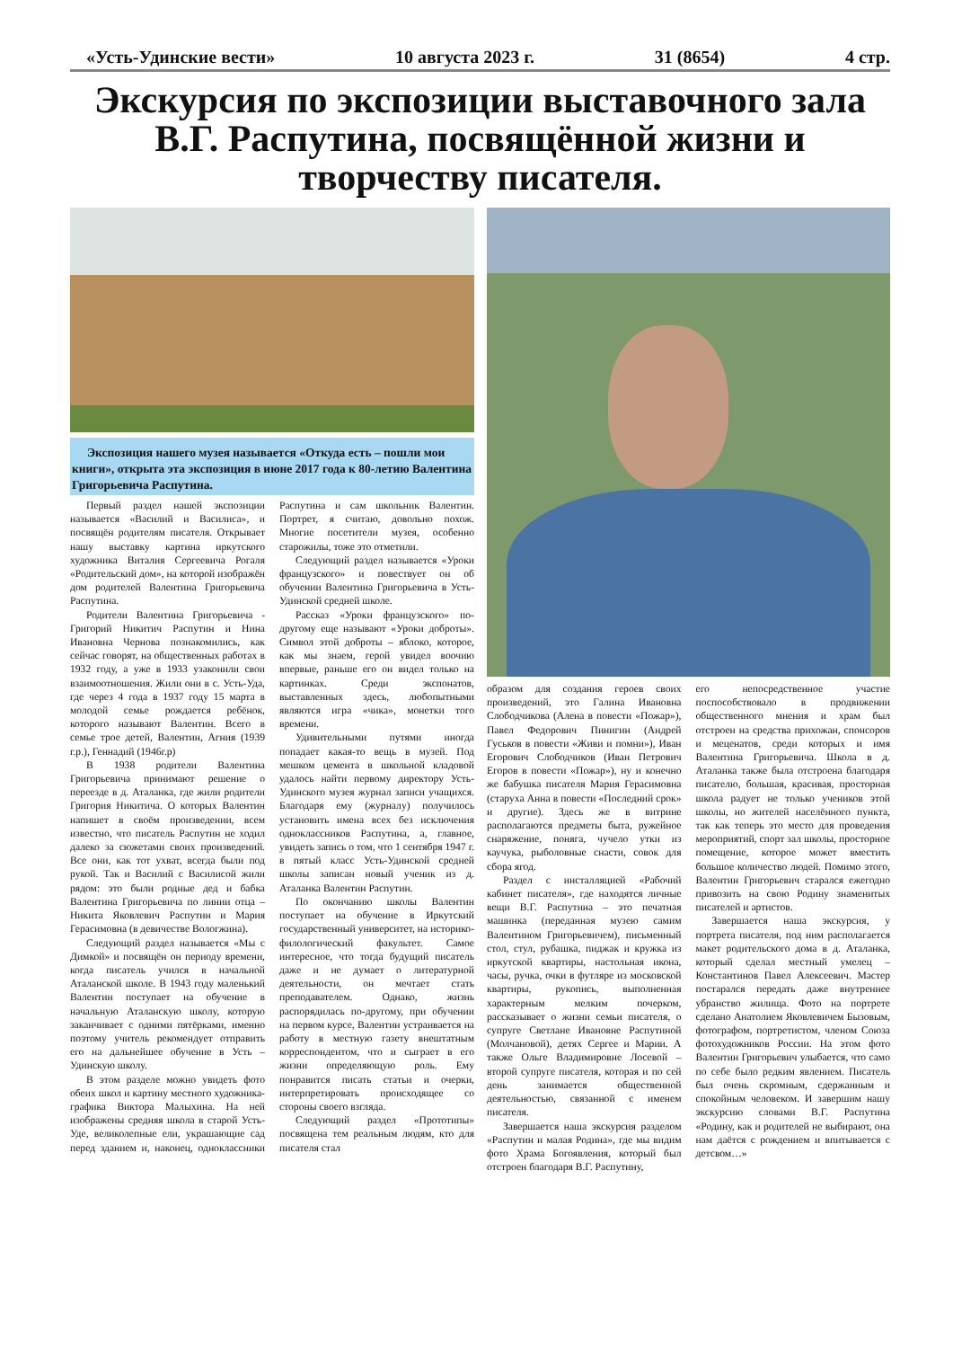«Усть-Удинские вести» 10 августа 2023 г. 31 (8654) 4 стр.
Экскурсия по экспозиции выставочного зала В.Г. Распутина, посвящённой жизни и творчеству писателя.
Экспозиция нашего музея называется «Откуда есть – пошли мои книги», открыта эта экспозиция в июне 2017 года к 80-летию Валентина Григорьевича Распутина.
Первый раздел нашей экспозиции называется «Василий и Василиса», и посвящён родителям писателя. Открывает нашу выставку картина иркутского художника Виталия Сергеевича Рогаля «Родительский дом», на которой изображён дом родителей Валентина Григорьевича Распутина.
Родители Валентина Григорьевича - Григорий Никитич Распутин и Нина Ивановна Чернова познакомились, как сейчас говорят, на общественных работах в 1932 году, а уже в 1933 узаконили свои взаимоотношения. Жили они в с. Усть-Уда, где через 4 года в 1937 году 15 марта в молодой семье рождается ребёнок, которого называют Валентин. Всего в семье трое детей, Валентин, Агния (1939 г.р.), Геннадий (1946г.р)
В 1938 родители Валентина Григорьевича принимают решение о переезде в д. Аталанка, где жили родители Григория Никитича. О которых Валентин напишет в своём произведении, всем известно, что писатель Распутин не ходил далеко за сюжетами своих произведений. Все они, как тот ухват, всегда были под рукой. Так и Василий с Василисой жили рядом: это были родные дед и бабка Валентина Григорьевича по линии отца – Никита Яковлевич Распутин и Мария Герасимовна (в девичестве Вологжина).
Следующий раздел называется «Мы с Димкой» и посвящён он периоду времени, когда писатель учился в начальной Аталанской школе. В 1943 году маленький Валентин поступает на обучение в начальную Аталанскую школу, которую заканчивает с одними пятёрками, именно поэтому учитель рекомендует отправить его на дальнейшее обучение в Усть – Удинскую школу.
В этом разделе можно увидеть фото обеих школ и картину местного художника-графика Виктора Малыхина. На ней изображены средняя школа в старой Усть-Уде, великолепные ели, украшающие сад перед зданием и, наконец, одноклассники Распутина и сам школьник Валентин. Портрет, я считаю, довольно похож. Многие посетители музея, особенно старожилы, тоже это отметили.
Следующий раздел называется «Уроки французского» и повествует он об обучении Валентина Григорьевича в Усть- Удинской средней школе.
Рассказ «Уроки французского» по-другому еще называют «Уроки доброты». Символ этой доброты – яблоко, которое, как мы знаем, герой увидел воочию впервые, раньше его он видел только на картинках. Среди экспонатов, выставленных здесь, любопытными являются игра «чика», монетки того времени.
Удивительными путями иногда попадает какая-то вещь в музей. Под мешком цемента в школьной кладовой удалось найти первому директору Усть-Удинского музея журнал записи учащихся. Благодаря ему (журналу) получилось установить имена всех без исключения одноклассников Распутина, а, главное, увидеть запись о том, что 1 сентября 1947 г. в пятый класс Усть-Удинской средней школы записан новый ученик из д. Аталанка Валентин Распутин.
По окончанию школы Валентин поступает на обучение в Иркутский государственный университет, на историко-филологический факультет. Самое интересное, что тогда будущий писатель даже и не думает о литературной деятельности, он мечтает стать преподавателем. Однако, жизнь распорядилась по-другому, при обучении на первом курсе, Валентин устраивается на работу в местную газету внештатным корреспондентом, что и сыграет в его жизни определяющую роль. Ему понравится писать статьи и очерки, интерпретировать происходящее со стороны своего взгляда.
Следующий раздел «Прототипы» посвящена тем реальным людям, кто для писателя стал
образом для создания героев своих произведений, это Галина Ивановна Слободчикова (Алена в повести «Пожар»), Павел Федорович Пинигин (Андрей Гуськов в повести «Живи и помни»), Иван Егорович Слободчиков (Иван Петрович Егоров в повести «Пожар»), ну и конечно же бабушка писателя Мария Герасимовна (старуха Анна в повести «Последний срок» и другие). Здесь же в витрине располагаются предметы быта, ружейное снаряжение, поняга, чучело утки из каучука, рыболовные снасти, совок для сбора ягод.
Раздел с инсталляцией «Рабочий кабинет писателя», где находятся личные вещи В.Г. Распутина – это печатная машинка (переданная музею самим Валентином Григорьевичем), письменный стол, стул, рубашка, пиджак и кружка из иркутской квартиры, настольная икона, часы, ручка, очки в футляре из московской квартиры, рукопись, выполненная характерным мелким почерком, рассказывает о жизни семьи писателя, о супруге Светлане Ивановне Распутиной (Молчановой), детях Сергее и Марии. А также Ольге Владимировне Лосевой – второй супруге писателя, которая и по сей день занимается общественной деятельностью, связанной с именем писателя.
Завершается наша экскурсия разделом «Распутин и малая Родина», где мы видим фото Храма Богоявления, который был отстроен благодаря В.Г. Распутину,
его непосредственное участие поспособствовало в продвижении общественного мнения и храм был отстроен на средства прихожан, спонсоров и меценатов, среди которых и имя Валентина Григорьевича. Школа в д. Аталанка также была отстроена благодаря писателю, большая, красивая, просторная школа радует не только учеников этой школы, но жителей населённого пункта, так как теперь это место для проведения мероприятий, спорт зал школы, просторное помещение, которое может вместить большое количество людей. Помимо этого, Валентин Григорьевич старался ежегодно привозить на свою Родину знаменитых писателей и артистов.
Завершается наша экскурсия, у портрета писателя, под ним располагается макет родительского дома в д. Аталанка, который сделал местный умелец – Константинов Павел Алексеевич. Мастер постарался передать даже внутреннее убранство жилища. Фото на портрете сделано Анатолием Яковлевичем Бызовым, фотографом, портретистом, членом Союза фотохудожников России. На этом фото Валентин Григорьевич улыбается, что само по себе было редким явлением. Писатель был очень скромным, сдержанным и спокойным человеком. И завершим нашу экскурсию словами В.Г. Распутина «Родину, как и родителей не выбирают, она нам даётся с рождением и впитывается с детсвом…»